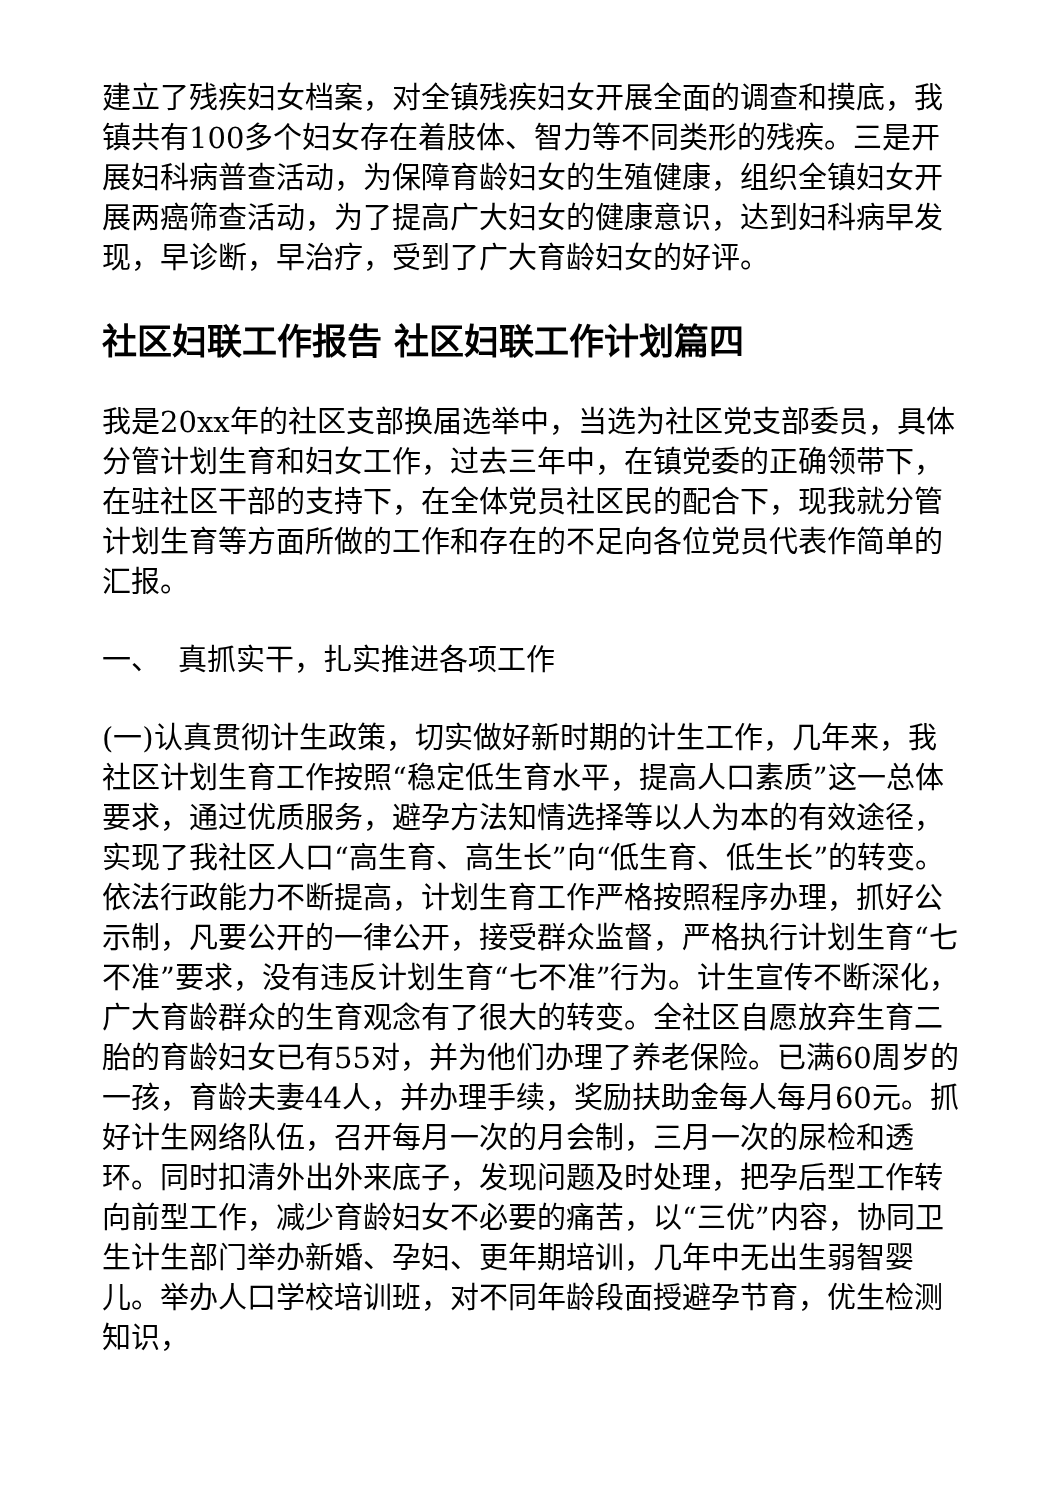建立了残疾妇女档案，对全镇残疾妇女开展全面的调查和摸底，我镇共有100多个妇女存在着肢体、智力等不同类形的残疾。三是开展妇科病普查活动，为保障育龄妇女的生殖健康，组织全镇妇女开展两癌筛查活动，为了提高广大妇女的健康意识，达到妇科病早发现，早诊断，早治疗，受到了广大育龄妇女的好评。
社区妇联工作报告 社区妇联工作计划篇四
我是20xx年的社区支部换届选举中，当选为社区党支部委员，具体分管计划生育和妇女工作，过去三年中，在镇党委的正确领带下，在驻社区干部的支持下，在全体党员社区民的配合下，现我就分管计划生育等方面所做的工作和存在的不足向各位党员代表作简单的汇报。
一、 真抓实干，扎实推进各项工作
(一)认真贯彻计生政策，切实做好新时期的计生工作，几年来，我社区计划生育工作按照“稳定低生育水平，提高人口素质”这一总体要求，通过优质服务，避孕方法知情选择等以人为本的有效途径，实现了我社区人口“高生育、高生长”向“低生育、低生长”的转变。依法行政能力不断提高，计划生育工作严格按照程序办理，抓好公示制，凡要公开的一律公开，接受群众监督，严格执行计划生育“七不准”要求，没有违反计划生育“七不准”行为。计生宣传不断深化，广大育龄群众的生育观念有了很大的转变。全社区自愿放弃生育二胎的育龄妇女已有55对，并为他们办理了养老保险。已满60周岁的一孩，育龄夫妻44人，并办理手续，奖励扶助金每人每月60元。抓好计生网络队伍，召开每月一次的月会制，三月一次的尿检和透环。同时扣清外出外来底子，发现问题及时处理，把孕后型工作转向前型工作，减少育龄妇女不必要的痛苦，以“三优”内容，协同卫生计生部门举办新婚、孕妇、更年期培训，几年中无出生弱智婴儿。举办人口学校培训班，对不同年龄段面授避孕节育，优生检测知识，